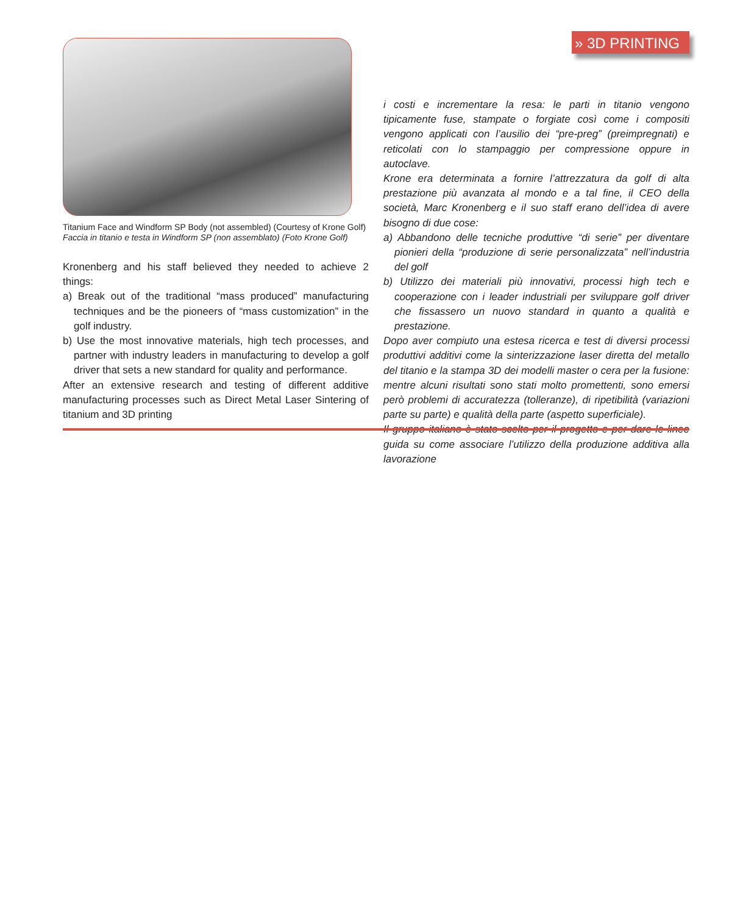» 3D PRINTING
Titanium Face and Windform SP Body (not assembled) (Courtesy of Krone Golf)
Faccia in titanio e testa in Windform SP (non assemblato) (Foto Krone Golf)
Kronenberg and his staff believed they needed to achieve 2 things:
a) Break out of the traditional “mass produced” manufacturing techniques and be the pioneers of “mass customization” in the golf industry.
b) Use the most innovative materials, high tech processes, and partner with industry leaders in manufacturing to develop a golf driver that sets a new standard for quality and performance.
After an extensive research and testing of different additive manufacturing processes such as Direct Metal Laser Sintering of titanium and 3D printing
i costi e incrementare la resa: le parti in titanio vengono tipicamente fuse, stampate o forgiate così come i compositi vengono applicati con l’ausilio dei “pre-preg” (preimpregnati) e reticolati con lo stampaggio per compressione oppure in autoclave.
Krone era determinata a fornire l’attrezzatura da golf di alta prestazione più avanzata al mondo e a tal fine, il CEO della società, Marc Kronenberg e il suo staff erano dell’idea di avere bisogno di due cose:
a) Abbandono delle tecniche produttive “di serie” per diventare pionieri della “produzione di serie personalizzata” nell’industria del golf
b) Utilizzo dei materiali più innovativi, processi high tech e cooperazione con i leader industriali per sviluppare golf driver che fissassero un nuovo standard in quanto a qualità e prestazione.
Dopo aver compiuto una estesa ricerca e test di diversi processi produttivi additivi come la sinterizzazione laser diretta del metallo del titanio e la stampa 3D dei modelli master o cera per la fusione: mentre alcuni risultati sono stati molto promettenti, sono emersi però problemi di accuratezza (tolleranze), di ripetibilità (variazioni parte su parte) e qualità della parte (aspetto superficiale).
Il gruppo italiano è stato scelto per il progetto e per dare le linee guida su come associare l’utilizzo della produzione additiva alla lavorazione